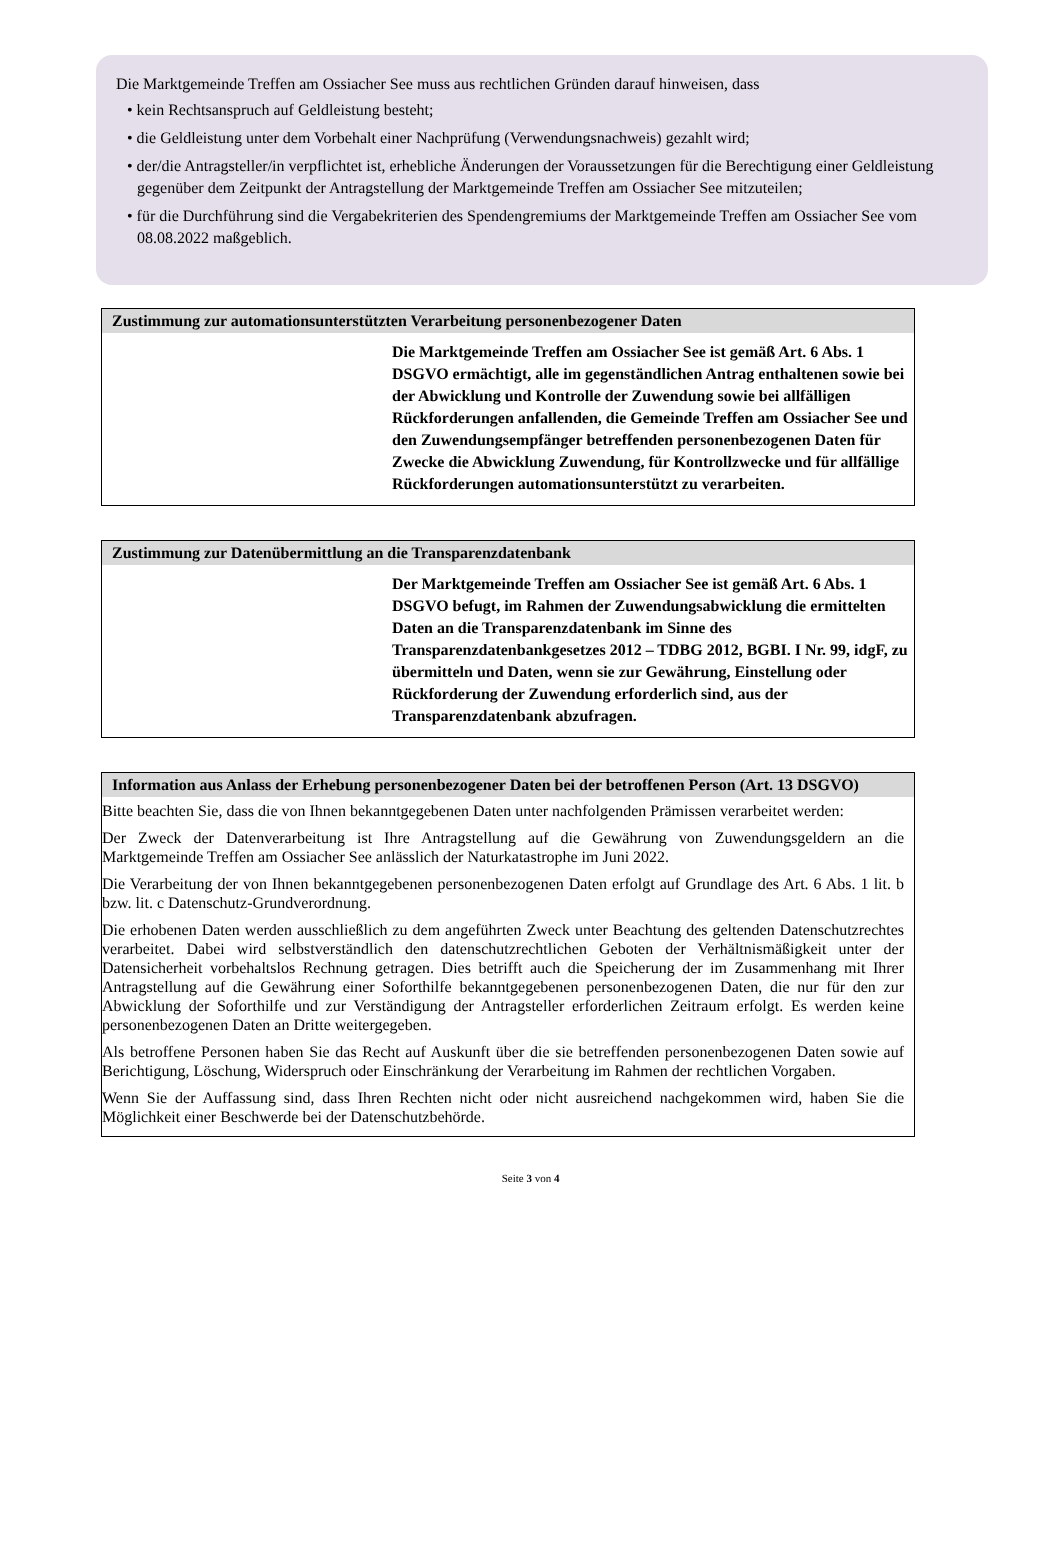Die Marktgemeinde Treffen am Ossiacher See muss aus rechtlichen Gründen darauf hinweisen, dass
• kein Rechtsanspruch auf Geldleistung besteht;
• die Geldleistung unter dem Vorbehalt einer Nachprüfung (Verwendungsnachweis) gezahlt wird;
• der/die Antragsteller/in verpflichtet ist, erhebliche Änderungen der Voraussetzungen für die Berechtigung einer Geldleistung gegenüber dem Zeitpunkt der Antragstellung der Marktgemeinde Treffen am Ossiacher See mitzuteilen;
• für die Durchführung sind die Vergabekriterien des Spendengremiums der Marktgemeinde Treffen am Ossiacher See vom 08.08.2022 maßgeblich.
Zustimmung zur automationsunterstützten Verarbeitung personenbezogener Daten
Die Marktgemeinde Treffen am Ossiacher See ist gemäß Art. 6 Abs. 1 DSGVO ermächtigt, alle im gegenständlichen Antrag enthaltenen sowie bei der Abwicklung und Kontrolle der Zuwendung sowie bei allfälligen Rückforderungen anfallenden, die Gemeinde Treffen am Ossiacher See und den Zuwendungsempfänger betreffenden personenbezogenen Daten für Zwecke die Abwicklung Zuwendung, für Kontrollzwecke und für allfällige Rückforderungen automationsunterstützt zu verarbeiten.
Zustimmung zur Datenübermittlung an die Transparenzdatenbank
Der Marktgemeinde Treffen am Ossiacher See ist gemäß Art. 6 Abs. 1 DSGVO befugt, im Rahmen der Zuwendungsabwicklung die ermittelten Daten an die Transparenzdatenbank im Sinne des Transparenzdatenbankgesetzes 2012 – TDBG 2012, BGBI. I Nr. 99, idgF, zu übermitteln und Daten, wenn sie zur Gewährung, Einstellung oder Rückforderung der Zuwendung erforderlich sind, aus der Transparenzdatenbank abzufragen.
Information aus Anlass der Erhebung personenbezogener Daten bei der betroffenen Person (Art. 13 DSGVO)
Bitte beachten Sie, dass die von Ihnen bekanntgegebenen Daten unter nachfolgenden Prämissen verarbeitet werden:
Der Zweck der Datenverarbeitung ist Ihre Antragstellung auf die Gewährung von Zuwendungsgeldern an die Marktgemeinde Treffen am Ossiacher See anlässlich der Naturkatastrophe im Juni 2022.
Die Verarbeitung der von Ihnen bekanntgegebenen personenbezogenen Daten erfolgt auf Grundlage des Art. 6 Abs. 1 lit. b bzw. lit. c Datenschutz-Grundverordnung.
Die erhobenen Daten werden ausschließlich zu dem angeführten Zweck unter Beachtung des geltenden Datenschutzrechtes verarbeitet. Dabei wird selbstverständlich den datenschutzrechtlichen Geboten der Verhältnismäßigkeit unter der Datensicherheit vorbehaltslos Rechnung getragen. Dies betrifft auch die Speicherung der im Zusammenhang mit Ihrer Antragstellung auf die Gewährung einer Soforthilfe bekanntgegebenen personenbezogenen Daten, die nur für den zur Abwicklung der Soforthilfe und zur Verständigung der Antragsteller erforderlichen Zeitraum erfolgt. Es werden keine personenbezogenen Daten an Dritte weitergegeben.
Als betroffene Personen haben Sie das Recht auf Auskunft über die sie betreffenden personenbezogenen Daten sowie auf Berichtigung, Löschung, Widerspruch oder Einschränkung der Verarbeitung im Rahmen der rechtlichen Vorgaben.
Wenn Sie der Auffassung sind, dass Ihren Rechten nicht oder nicht ausreichend nachgekommen wird, haben Sie die Möglichkeit einer Beschwerde bei der Datenschutzbehörde.
Seite 3 von 4